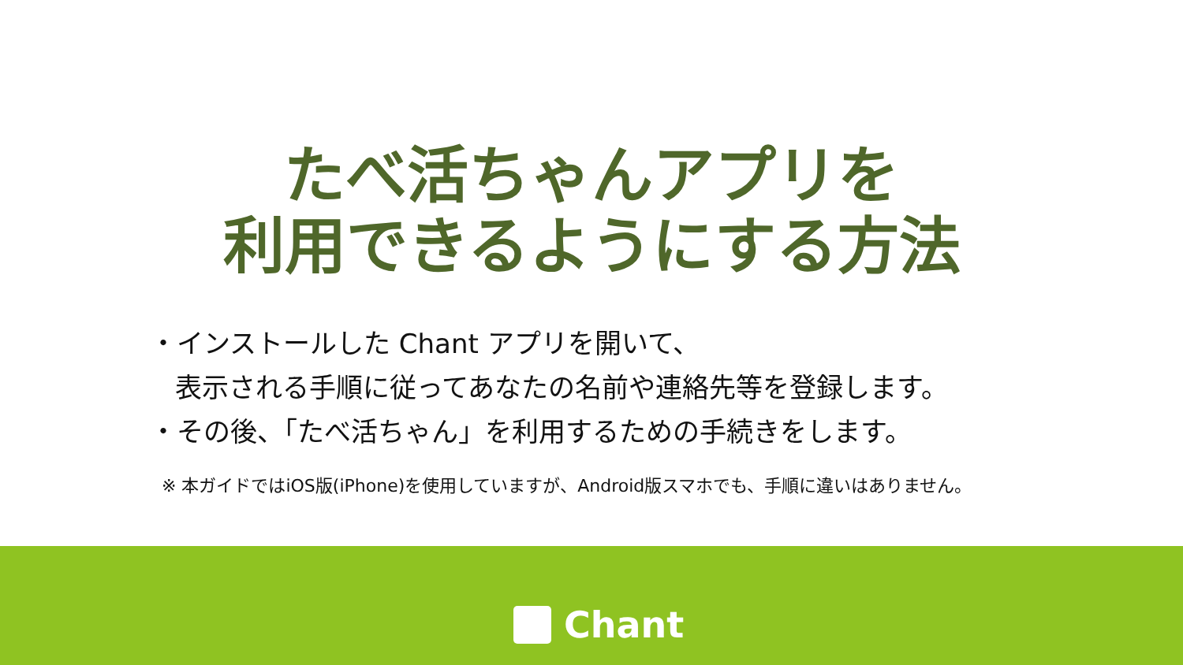たべ活ちゃんアプリを
利用できるようにする方法
・インストールした Chant アプリを開いて、
表示される手順に従ってあなたの名前や連絡先等を登録します。
・その後、「たべ活ちゃん」を利用するための手続きをします。
※ 本ガイドではiOS版(iPhone)を使用していますが、Android版スマホでも、手順に違いはありません。
Chant